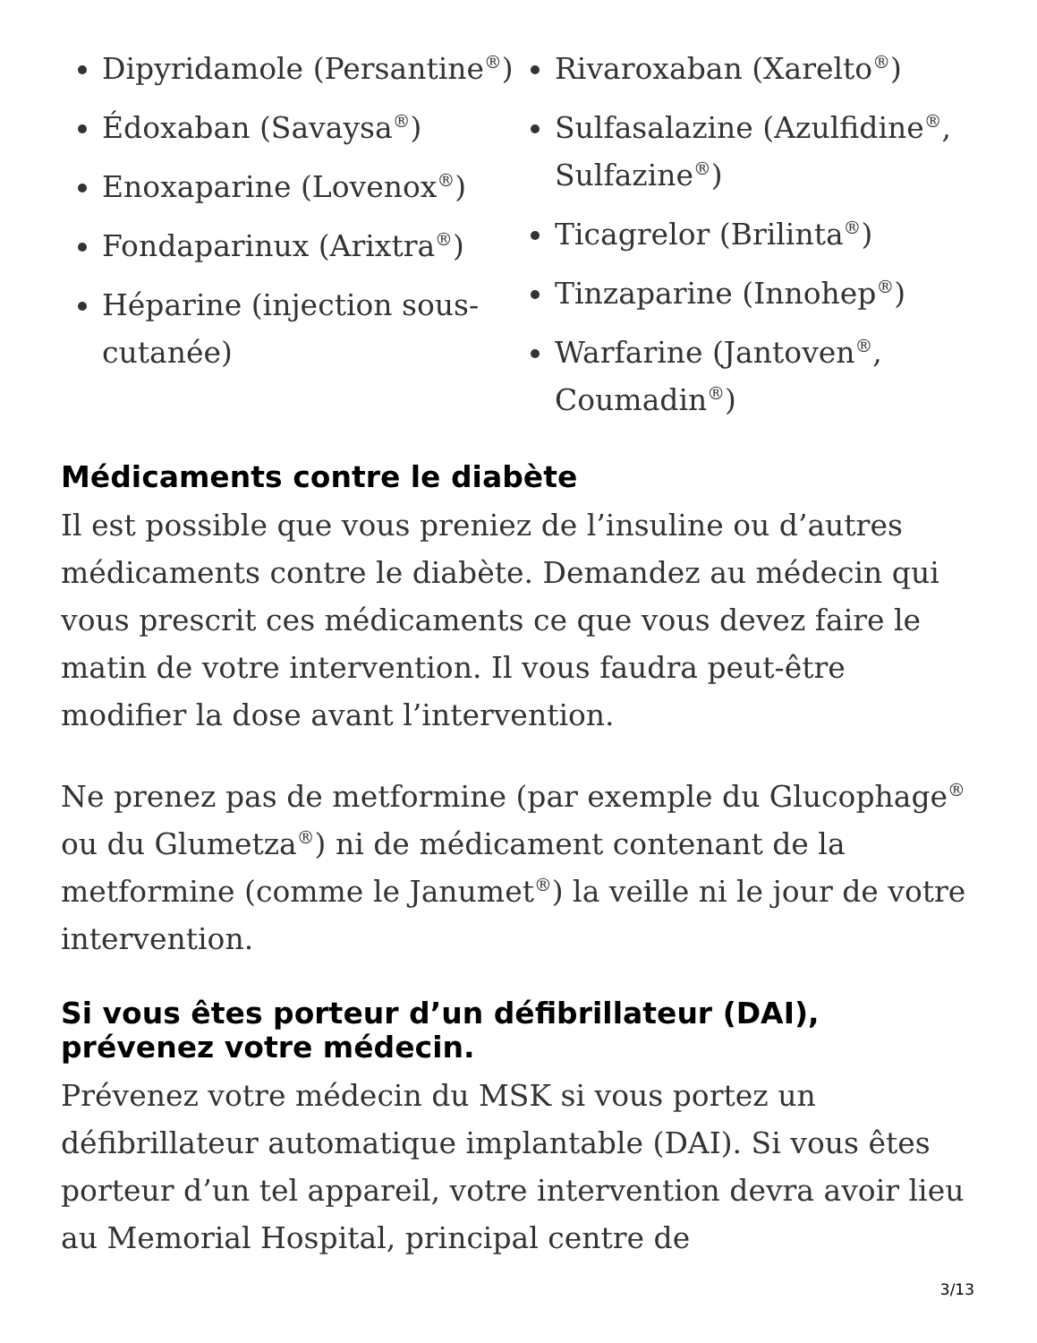Dipyridamole (Persantine<sup>®</sup>)
Édoxaban (Savaysa<sup>®</sup>)
Enoxaparine (Lovenox<sup>®</sup>)
Fondaparinux (Arixtra<sup>®</sup>)
Héparine (injection sous-cutanée)
Rivaroxaban (Xarelto<sup>®</sup>)
Sulfasalazine (Azulfidine<sup>®</sup>, Sulfazine<sup>®</sup>)
Ticagrelor (Brilinta<sup>®</sup>)
Tinzaparine (Innohep<sup>®</sup>)
Warfarine (Jantoven<sup>®</sup>, Coumadin<sup>®</sup>)
Médicaments contre le diabète
Il est possible que vous preniez de l’insuline ou d’autres médicaments contre le diabète. Demandez au médecin qui vous prescrit ces médicaments ce que vous devez faire le matin de votre intervention. Il vous faudra peut-être modifier la dose avant l’intervention.
Ne prenez pas de metformine (par exemple du Glucophage<sup>®</sup> ou du Glumetza<sup>®</sup>) ni de médicament contenant de la metformine (comme le Janumet<sup>®</sup>) la veille ni le jour de votre intervention.
Si vous êtes porteur d’un défibrillateur (DAI), prévenez votre médecin.
Prévenez votre médecin du MSK si vous portez un défibrillateur automatique implantable (DAI). Si vous êtes porteur d’un tel appareil, votre intervention devra avoir lieu au Memorial Hospital, principal centre de
3/13